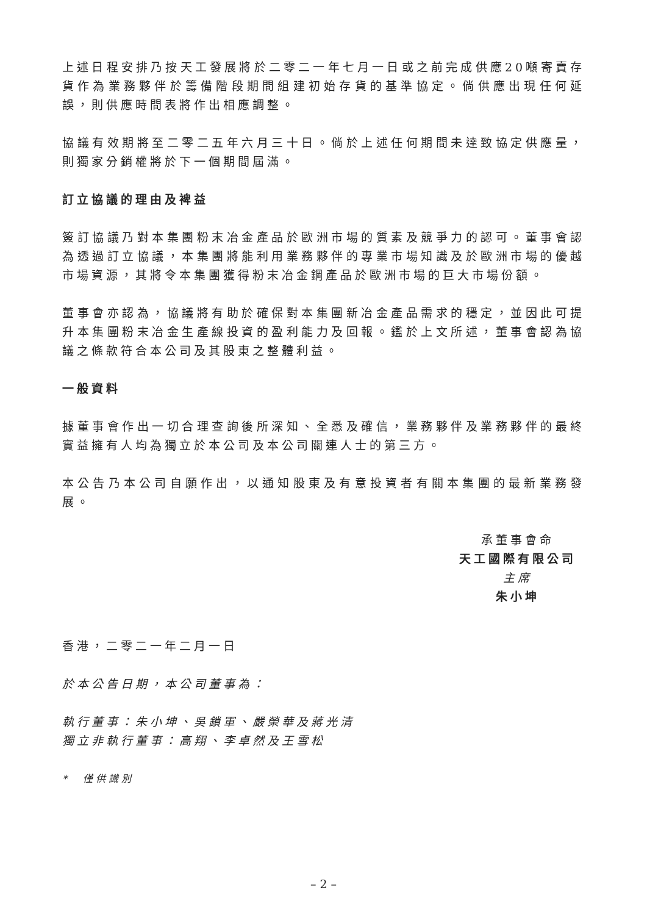上述日程安排乃按天工發展將於二零二一年七月一日或之前完成供應20噸寄賣存貨作為業務夥伴於籌備階段期間組建初始存貨的基準協定。倘供應出現任何延誤，則供應時間表將作出相應調整。
協議有效期將至二零二五年六月三十日。倘於上述任何期間未達致協定供應量，則獨家分銷權將於下一個期間屆滿。
訂立協議的理由及裨益
簽訂協議乃對本集團粉末冶金產品於歐洲市場的質素及競爭力的認可。董事會認為透過訂立協議，本集團將能利用業務夥伴的專業市場知識及於歐洲市場的優越市場資源，其將令本集團獲得粉末冶金鋼產品於歐洲市場的巨大市場份額。
董事會亦認為，協議將有助於確保對本集團新冶金產品需求的穩定，並因此可提升本集團粉末冶金生產線投資的盈利能力及回報。鑑於上文所述，董事會認為協議之條款符合本公司及其股東之整體利益。
一般資料
據董事會作出一切合理查詢後所深知、全悉及確信，業務夥伴及業務夥伴的最終實益擁有人均為獨立於本公司及本公司關連人士的第三方。
本公告乃本公司自願作出，以通知股東及有意投資者有關本集團的最新業務發展。
承董事會命
天工國際有限公司
主席
朱小坤
香港，二零二一年二月一日
於本公告日期，本公司董事為：
執行董事：朱小坤、吳鎖軍、嚴榮華及蔣光清
獨立非執行董事：高翔、李卓然及王雪松
*　僅供識別
– 2 –